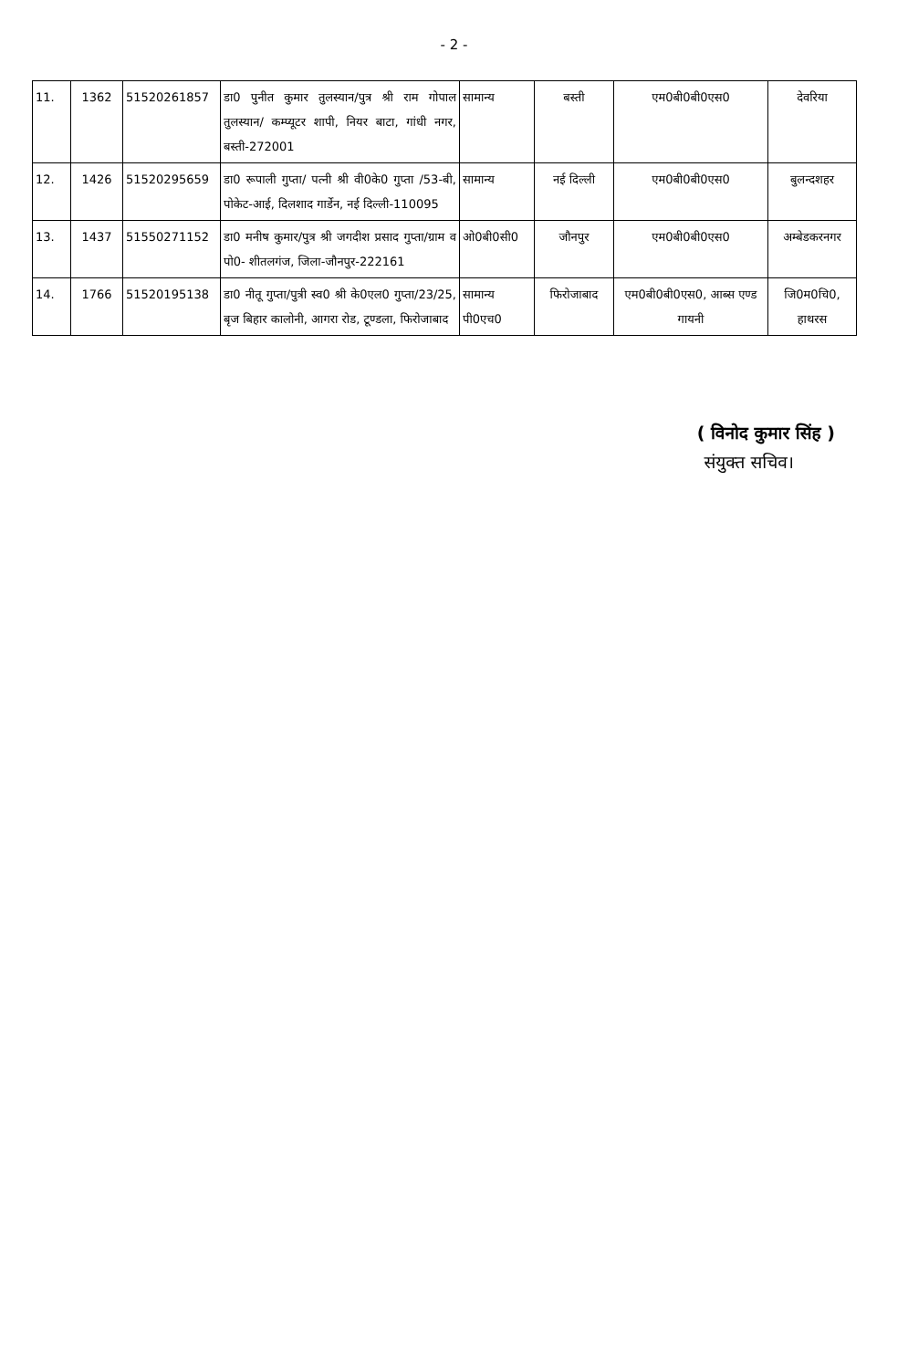- 2 -
| 11. | 1362 | 51520261857 | डा0 पुनीत कुमार तुलस्यान/पुत्र श्री राम गोपाल तुलस्यान/ कम्प्यूटर शापी, नियर बाटा, गांधी नगर, बस्ती-272001 | सामान्य | बस्ती | एम0बी0बी0एस0 | देवरिया |
| 12. | 1426 | 51520295659 | डा0 रूपाली गुप्ता/ पत्नी श्री वी0के0 गुप्ता /53-बी, पोकेट-आई, दिलशाद गार्डेन, नई दिल्ली-110095 | सामान्य | नई दिल्ली | एम0बी0बी0एस0 | बुलन्दशहर |
| 13. | 1437 | 51550271152 | डा0 मनीष कुमार/पुत्र श्री जगदीश प्रसाद गुप्ता/ग्राम व पो0- शीतलगंज, जिला-जौनपुर-222161 | ओ0बी0सी0 | जौनपुर | एम0बी0बी0एस0 | अम्बेडकरनगर |
| 14. | 1766 | 51520195138 | डा0 नीतू गुप्ता/पुत्री स्व0 श्री के0एल0 गुप्ता/23/25, बृज बिहार कालोनी, आगरा रोड, टूण्डला, फिरोजाबाद | सामान्य पी0एच0 | फिरोजाबाद | एम0बी0बी0एस0, आब्स एण्ड गायनी | जि0म0चि0, हाथरस |
( विनोद कुमार सिंह )
संयुक्त सचिव।